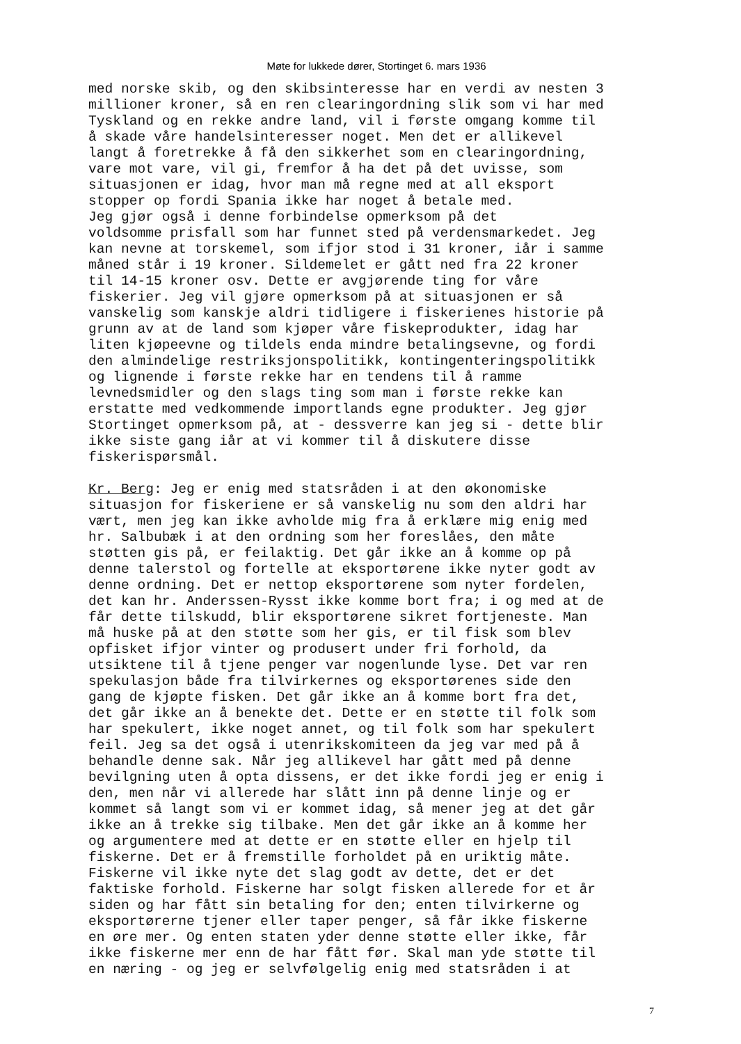Møte for lukkede dører, Stortinget 6. mars 1936
med norske skib, og den skibsinteresse har en verdi av nesten 3 millioner kroner, så en ren clearingordning slik som vi har med Tyskland og en rekke andre land, vil i første omgang komme til å skade våre handelsinteresser noget. Men det er allikevel langt å foretrekke å få den sikkerhet som en clearingordning, vare mot vare, vil gi, fremfor å ha det på det uvisse, som situasjonen er idag, hvor man må regne med at all eksport stopper op fordi Spania ikke har noget å betale med. Jeg gjør også i denne forbindelse opmerksom på det voldsomme prisfall som har funnet sted på verdensmarkedet. Jeg kan nevne at torskemel, som ifjor stod i 31 kroner, iår i samme måned står i 19 kroner. Sildemelet er gått ned fra 22 kroner til 14-15 kroner osv. Dette er avgjørende ting for våre fiskerier. Jeg vil gjøre opmerksom på at situasjonen er så vanskelig som kanskje aldri tidligere i fiskerienes historie på grunn av at de land som kjøper våre fiskeprodukter, idag har liten kjøpeevne og tildels enda mindre betalingsevne, og fordi den almindelige restriksjonspolitikk, kontingenteringspolitikk og lignende i første rekke har en tendens til å ramme levnedsmidler og den slags ting som man i første rekke kan erstatte med vedkommende importlands egne produkter. Jeg gjør Stortinget opmerksom på, at - dessverre kan jeg si - dette blir ikke siste gang iår at vi kommer til å diskutere disse fiskerispørsmål.
Kr. Berg: Jeg er enig med statsråden i at den økonomiske situasjon for fiskeriene er så vanskelig nu som den aldri har vært, men jeg kan ikke avholde mig fra å erklære mig enig med hr. Salbubæk i at den ordning som her foreslåes, den måte støtten gis på, er feilaktig. Det går ikke an å komme op på denne talerstol og fortelle at eksportørene ikke nyter godt av denne ordning. Det er nettop eksportørene som nyter fordelen, det kan hr. Anderssen-Rysst ikke komme bort fra; i og med at de får dette tilskudd, blir eksportørene sikret fortjeneste. Man må huske på at den støtte som her gis, er til fisk som blev opfisket ifjor vinter og produsert under fri forhold, da utsiktene til å tjene penger var nogenlunde lyse. Det var ren spekulasjon både fra tilvirkernes og eksportørenes side den gang de kjøpte fisken. Det går ikke an å komme bort fra det, det går ikke an å benekte det. Dette er en støtte til folk som har spekulert, ikke noget annet, og til folk som har spekulert feil. Jeg sa det også i utenrikskomiteen da jeg var med på å behandle denne sak. Når jeg allikevel har gått med på denne bevilgning uten å opta dissens, er det ikke fordi jeg er enig i den, men når vi allerede har slått inn på denne linje og er kommet så langt som vi er kommet idag, så mener jeg at det går ikke an å trekke sig tilbake. Men det går ikke an å komme her og argumentere med at dette er en støtte eller en hjelp til fiskerne. Det er å fremstille forholdet på en uriktig måte. Fiskerne vil ikke nyte det slag godt av dette, det er det faktiske forhold. Fiskerne har solgt fisken allerede for et år siden og har fått sin betaling for den; enten tilvirkerne og eksportørerne tjener eller taper penger, så får ikke fiskerne en øre mer. Og enten staten yder denne støtte eller ikke, får ikke fiskerne mer enn de har fått før. Skal man yde støtte til en næring - og jeg er selvfølgelig enig med statsråden i at
7